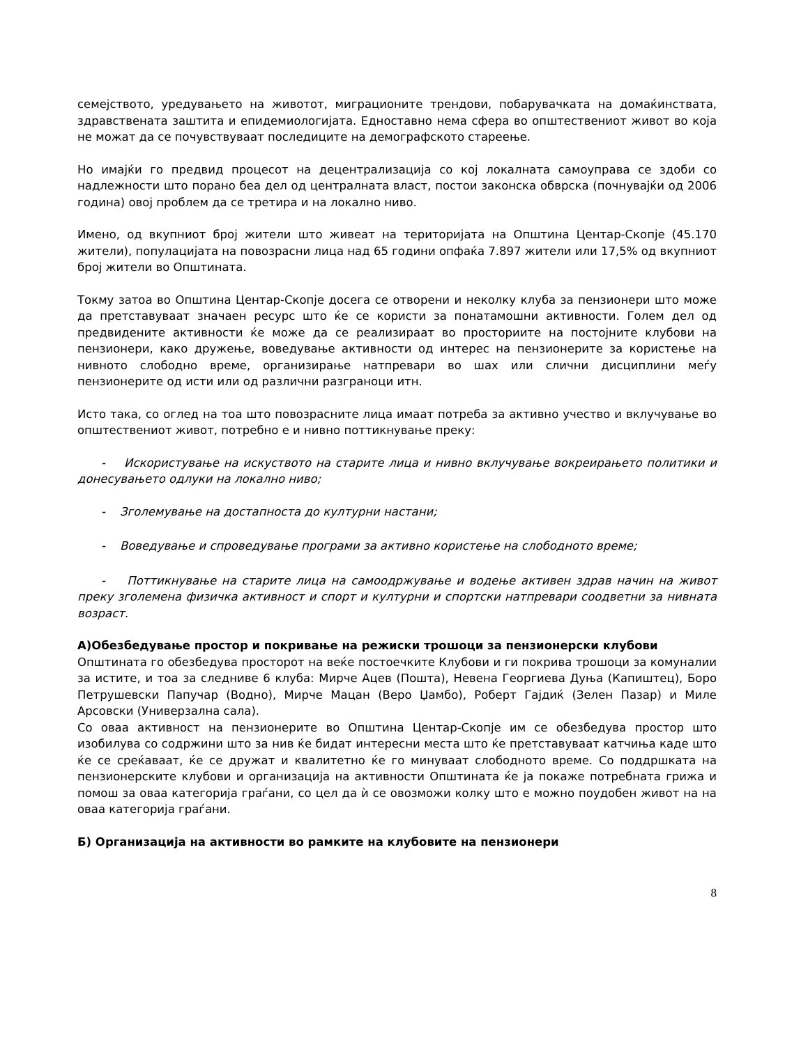семејството, уредувањето на животот, миграционите трендови, побарувачката на домаќинствата, здравствената заштита и епидемиологијата. Едноставно нема сфера во општествениот живот во која не можат да се почувствуваат последиците на демографското стареење.
Но имајќи го предвид процесот на децентрализација со кој локалната самоуправа се здоби со надлежности што порано беа дел од централната власт, постои законска обврска (почнувајќи од 2006 година) овој проблем да се третира и на локално ниво.
Имено, од вкупниот број жители што живеат на територијата на Општина Центар-Скопје (45.170 жители), популацијата на повозрасни лица над 65 години опфаќа 7.897 жители или 17,5% од вкупниот број жители во Општината.
Токму затоа во Општина Центар-Скопје досега се отворени и неколку клуба за пензионери што може да претставуваат значаен ресурс што ќе се користи за понатамошни активности. Голем дел од предвидените активности ќе може да се реализираат во просториите на постојните клубови на пензионери, како дружење, воведување активности од интерес на пензионерите за користење на нивното слободно време, организирање натпревари во шах или слични дисциплини меѓу пензионерите од исти или од различни разграноци итн.
Исто така, со оглед на тоа што повозрасните лица имаат потреба за активно учество и вклучување во општествениот живот, потребно е и нивно поттикнување преку:
- Искористување на искуството на старите лица и нивно вклучување вокреирањето политики и донесувањето одлуки на локално ниво;
- Зголемување на достапноста до културни настани;
- Воведување и спроведување програми за активно користење на слободното време;
- Поттикнување на старите лица на самоодржување и водење активен здрав начин на живот преку зголемена физичка активност и спорт и културни и спортски натпревари соодветни за нивната возраст.
А)Обезбедување простор и покривање на режиски трошоци за пензионерски клубови
Општината го обезбедува просторот на веќе постоечките Клубови и ги покрива трошоци за комуналии за истите, и тоа за следниве 6 клуба: Мирче Ацев (Пошта), Невена Георгиева Дуња (Капиштец), Боро Петрушевски Папучар (Водно), Мирче Мацан (Веро Џамбо), Роберт Гајдиќ (Зелен Пазар) и Миле Арсовски (Универзална сала).
Со оваа активност на пензионерите во Општина Центар-Скопје им се обезбедува простор што изобилува со содржини што за нив ќе бидат интересни места што ќе претставуваат катчиња каде што ќе се среќаваат, ќе се дружат и квалитетно ќе го минуваат слободното време. Со поддршката на пензионерските клубови и организација на активности Општината ќе ја покаже потребната грижа и помош за оваа категорија граѓани, со цел да ѝ се овозможи колку што е можно поудобен живот на на оваа категорија граѓани.
Б) Организација на активности во рамките на клубовите на пензионери
8